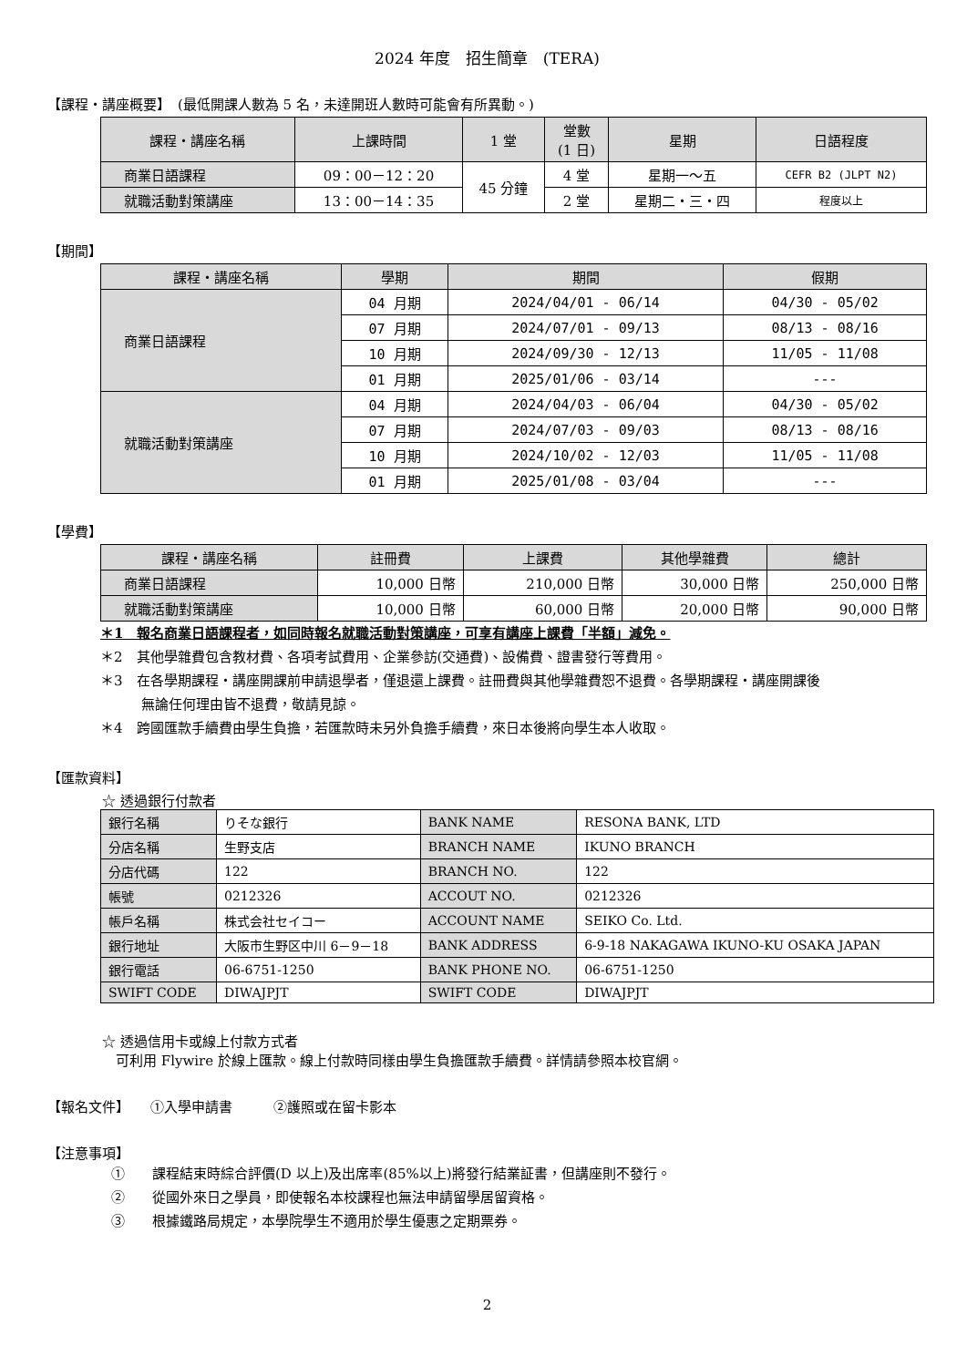2024 年度　招生簡章　(TERA)
【課程・講座概要】　(最低開課人數為 5 名，未達開班人數時可能會有所異動。)
| 課程・講座名稱 | 上課時間 | 1 堂 | 堂數 (1 日) | 星期 | 日語程度 |
| --- | --- | --- | --- | --- | --- |
| 商業日語課程 | 09：00－12：20 | 45 分鐘 | 4 堂 | 星期一～五 | CEFR B2 (JLPT N2) |
| 就職活動對策講座 | 13：00－14：35 | | 2 堂 | 星期二・三・四 | 程度以上 |
【期間】
| 課程・講座名稱 | 學期 | 期間 | 假期 |
| --- | --- | --- | --- |
| 商業日語課程 | 04 月期 | 2024/04/01 - 06/14 | 04/30 - 05/02 |
| | 07 月期 | 2024/07/01 - 09/13 | 08/13 - 08/16 |
| | 10 月期 | 2024/09/30 - 12/13 | 11/05 - 11/08 |
| | 01 月期 | 2025/01/06 - 03/14 | --- |
| 就職活動對策講座 | 04 月期 | 2024/04/03 - 06/04 | 04/30 - 05/02 |
| | 07 月期 | 2024/07/03 - 09/03 | 08/13 - 08/16 |
| | 10 月期 | 2024/10/02 - 12/03 | 11/05 - 11/08 |
| | 01 月期 | 2025/01/08 - 03/04 | --- |
【學費】
| 課程・講座名稱 | 註冊費 | 上課費 | 其他學雜費 | 總計 |
| --- | --- | --- | --- | --- |
| 商業日語課程 | 10,000 日幣 | 210,000 日幣 | 30,000 日幣 | 250,000 日幣 |
| 就職活動對策講座 | 10,000 日幣 | 60,000 日幣 | 20,000 日幣 | 90,000 日幣 |
＊1　報名商業日語課程者，如同時報名就職活動對策講座，可享有講座上課費「半額」減免。
＊2　其他學雜費包含教材費、各項考試費用、企業參訪(交通費)、設備費、證書發行等費用。
＊3　在各學期課程・講座開課前申請退學者，僅退還上課費。註冊費與其他學雜費恕不退費。各學期課程・講座開課後
　　　無論任何理由皆不退費，敬請見諒。
＊4　跨國匯款手續費由學生負擔，若匯款時未另外負擔手續費，來日本後將向學生本人收取。
【匯款資料】
☆ 透過銀行付款者
| 銀行名稱 | りそな銀行 | BANK NAME | RESONA BANK, LTD |
| 分店名稱 | 生野支店 | BRANCH NAME | IKUNO BRANCH |
| 分店代碼 | 122 | BRANCH NO. | 122 |
| 帳號 | 0212326 | ACCOUT NO. | 0212326 |
| 帳戶名稱 | 株式会社セイコー | ACCOUNT NAME | SEIKO Co. Ltd. |
| 銀行地址 | 大阪市生野区中川 6－9－18 | BANK ADDRESS | 6-9-18 NAKAGAWA IKUNO-KU OSAKA JAPAN |
| 銀行電話 | 06-6751-1250 | BANK PHONE NO. | 06-6751-1250 |
| SWIFT CODE | DIWAJPJT | SWIFT CODE | DIWAJPJT |
☆ 透過信用卡或線上付款方式者
　可利用 Flywire 於線上匯款。線上付款時同樣由學生負擔匯款手續費。詳情請參照本校官網。
【報名文件】　　①入學申請書　　　②護照或在留卡影本
【注意事項】
①　　課程結束時綜合評價(D 以上)及出席率(85%以上)將發行結業証書，但講座則不發行。
②　　從國外來日之學員，即使報名本校課程也無法申請留學居留資格。
③　　根據鐵路局規定，本學院學生不適用於學生優惠之定期票券。
2